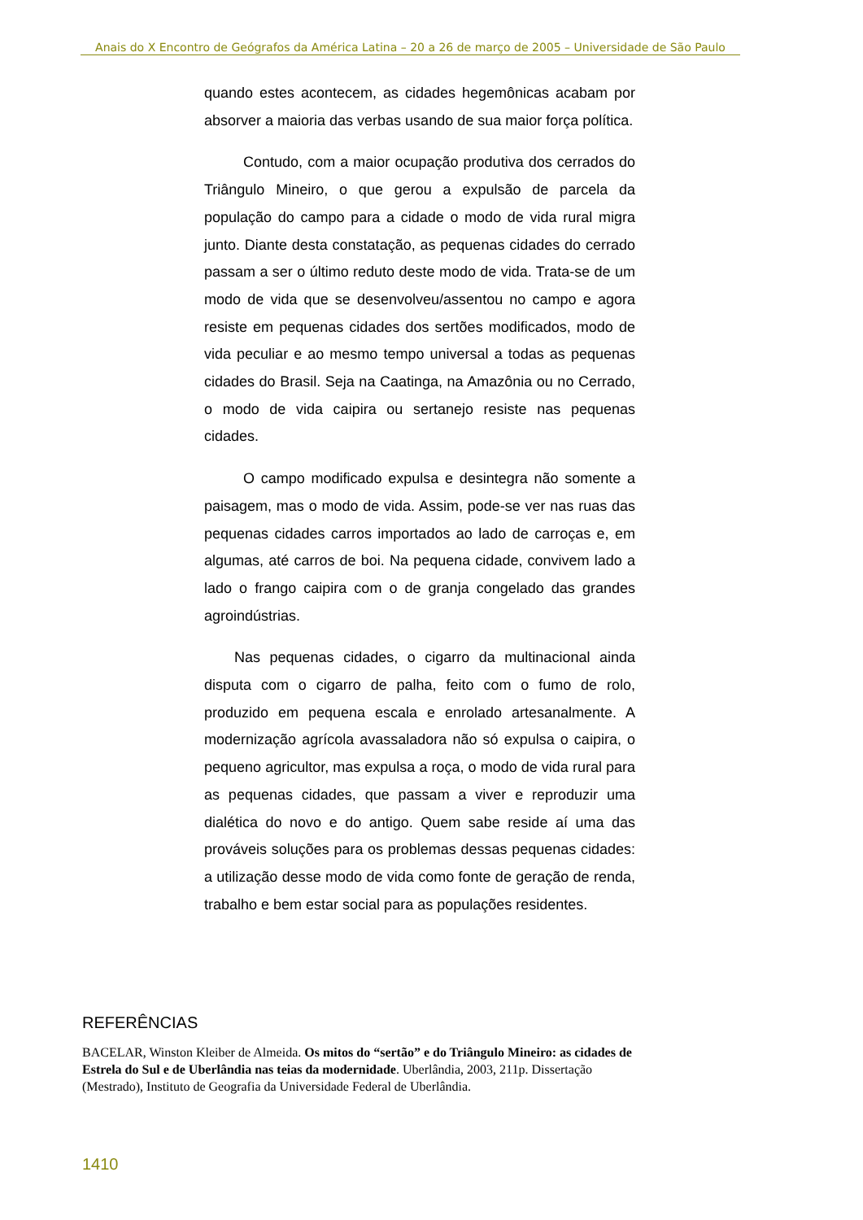Anais do X Encontro de Geógrafos da América Latina – 20 a 26 de março de 2005 – Universidade de São Paulo
quando estes acontecem, as cidades hegemônicas acabam por absorver a maioria das verbas usando de sua maior força política.
Contudo, com a maior ocupação produtiva dos cerrados do Triângulo Mineiro, o que gerou a expulsão de parcela da população do campo para a cidade o modo de vida rural migra junto. Diante desta constatação, as pequenas cidades do cerrado passam a ser o último reduto deste modo de vida. Trata-se de um modo de vida que se desenvolveu/assentou no campo e agora resiste em pequenas cidades dos sertões modificados, modo de vida peculiar e ao mesmo tempo universal a todas as pequenas cidades do Brasil. Seja na Caatinga, na Amazônia ou no Cerrado, o modo de vida caipira ou sertanejo resiste nas pequenas cidades.
O campo modificado expulsa e desintegra não somente a paisagem, mas o modo de vida. Assim, pode-se ver nas ruas das pequenas cidades carros importados ao lado de carroças e, em algumas, até carros de boi. Na pequena cidade, convivem lado a lado o frango caipira com o de granja congelado das grandes agroindústrias.
Nas pequenas cidades, o cigarro da multinacional ainda disputa com o cigarro de palha, feito com o fumo de rolo, produzido em pequena escala e enrolado artesanalmente. A modernização agrícola avassaladora não só expulsa o caipira, o pequeno agricultor, mas expulsa a roça, o modo de vida rural para as pequenas cidades, que passam a viver e reproduzir uma dialética do novo e do antigo. Quem sabe reside aí uma das prováveis soluções para os problemas dessas pequenas cidades: a utilização desse modo de vida como fonte de geração de renda, trabalho e bem estar social para as populações residentes.
REFERÊNCIAS
BACELAR, Winston Kleiber de Almeida. Os mitos do “sertão” e do Triângulo Mineiro: as cidades de Estrela do Sul e de Uberlândia nas teias da modernidade. Uberlândia, 2003, 211p. Dissertação (Mestrado), Instituto de Geografia da Universidade Federal de Uberlândia.
1410